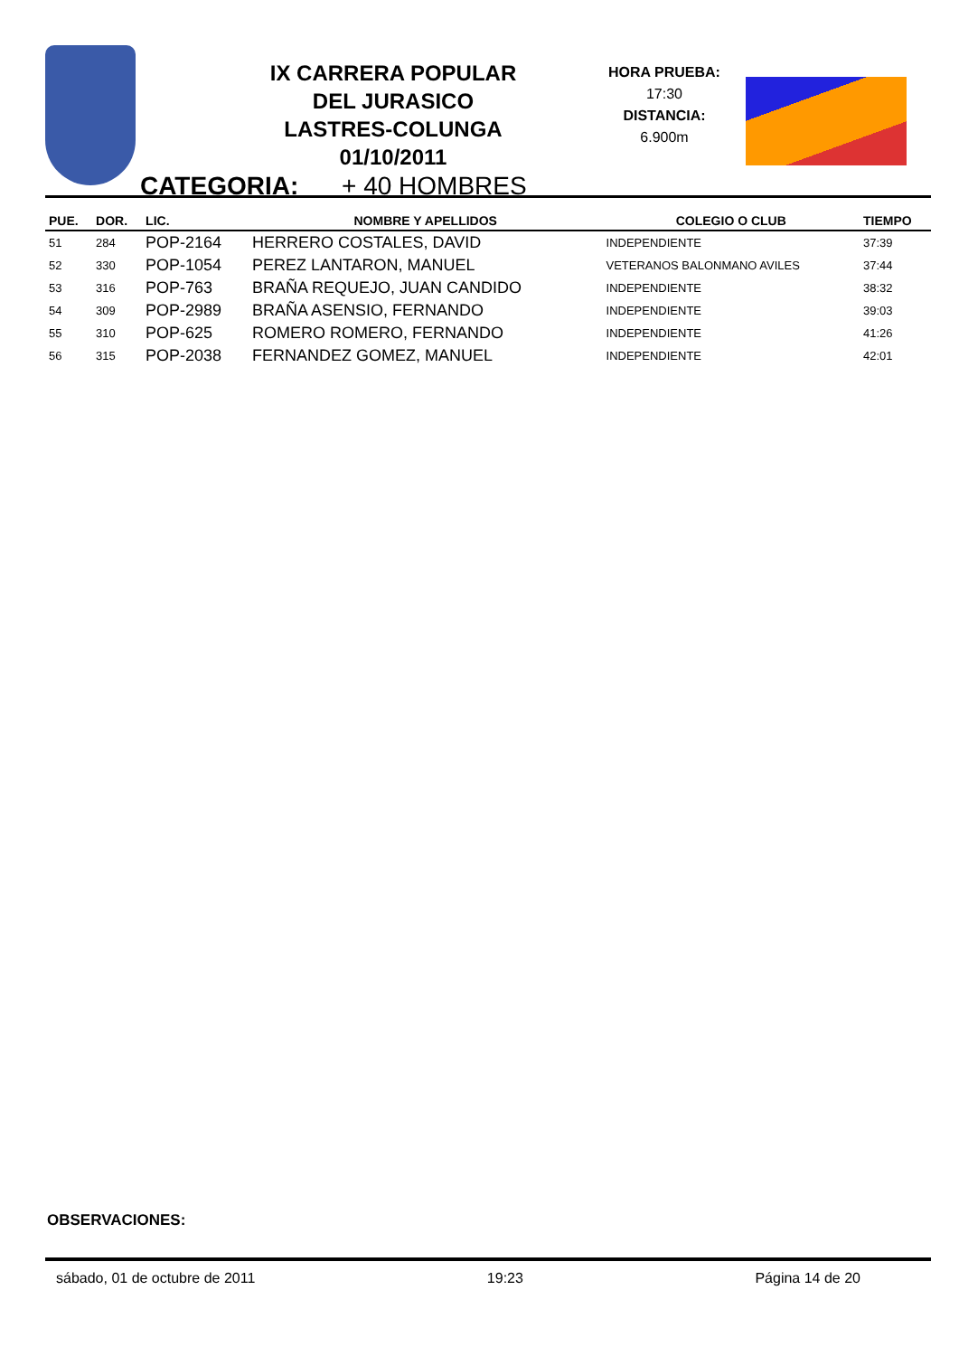IX CARRERA POPULAR
DEL JURASICO
LASTRES-COLUNGA
01/10/2011
HORA PRUEBA:
17:30
DISTANCIA:
6.900m
CATEGORIA: + 40 HOMBRES
| PUE. | DOR. | LIC. | NOMBRE Y APELLIDOS | COLEGIO O CLUB | TIEMPO |
| --- | --- | --- | --- | --- | --- |
| 51 | 284 | POP-2164 | HERRERO COSTALES, DAVID | INDEPENDIENTE | 37:39 |
| 52 | 330 | POP-1054 | PEREZ LANTARON, MANUEL | VETERANOS BALONMANO AVILES | 37:44 |
| 53 | 316 | POP-763 | BRAÑA REQUEJO, JUAN CANDIDO | INDEPENDIENTE | 38:32 |
| 54 | 309 | POP-2989 | BRAÑA ASENSIO, FERNANDO | INDEPENDIENTE | 39:03 |
| 55 | 310 | POP-625 | ROMERO ROMERO, FERNANDO | INDEPENDIENTE | 41:26 |
| 56 | 315 | POP-2038 | FERNANDEZ GOMEZ, MANUEL | INDEPENDIENTE | 42:01 |
OBSERVACIONES:
sábado, 01 de octubre de 2011 19:23 Página 14 de 20